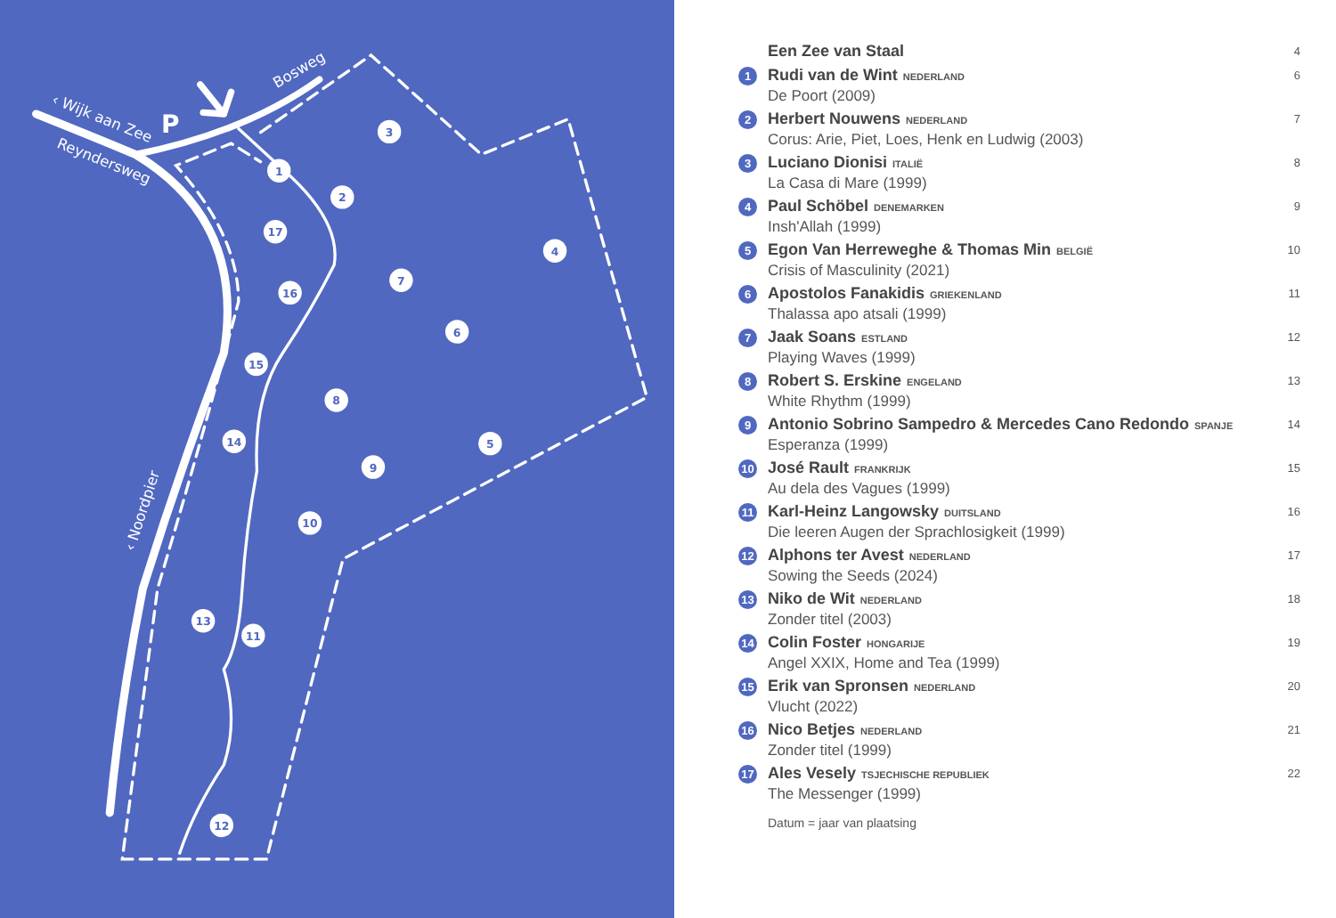P
‹ Wijk aan Zee
Reyndersweg
Bosweg
‹ Noordpier
1
2
3
4
5
6
7
8
9
10
11
12
13
14
15
16
17
Een Zee van Staal
4
1
Rudi van de Wint NEDERLAND
De Poort (2009)
6
2
Herbert Nouwens NEDERLAND
Corus: Arie, Piet, Loes, Henk en Ludwig (2003)
7
3
Luciano Dionisi ITALIË
La Casa di Mare (1999)
8
4
Paul Schöbel DENEMARKEN
Insh'Allah (1999)
9
5
Egon Van Herreweghe & Thomas Min BELGIË
Crisis of Masculinity (2021)
10
6
Apostolos Fanakidis GRIEKENLAND
Thalassa apo atsali (1999)
11
7
Jaak Soans ESTLAND
Playing Waves (1999)
12
8
Robert S. Erskine ENGELAND
White Rhythm (1999)
13
9
Antonio Sobrino Sampedro & Mercedes Cano Redondo SPANJE
Esperanza (1999)
14
10
José Rault FRANKRIJK
Au dela des Vagues (1999)
15
11
Karl-Heinz Langowsky DUITSLAND
Die leeren Augen der Sprachlosigkeit (1999)
16
12
Alphons ter Avest NEDERLAND
Sowing the Seeds (2024)
17
13
Niko de Wit NEDERLAND
Zonder titel (2003)
18
14
Colin Foster HONGARIJE
Angel XXIX, Home and Tea (1999)
19
15
Erik van Spronsen NEDERLAND
Vlucht (2022)
20
16
Nico Betjes NEDERLAND
Zonder titel (1999)
21
17
Ales Vesely TSJECHISCHE REPUBLIEK
The Messenger (1999)
22
Datum = jaar van plaatsing